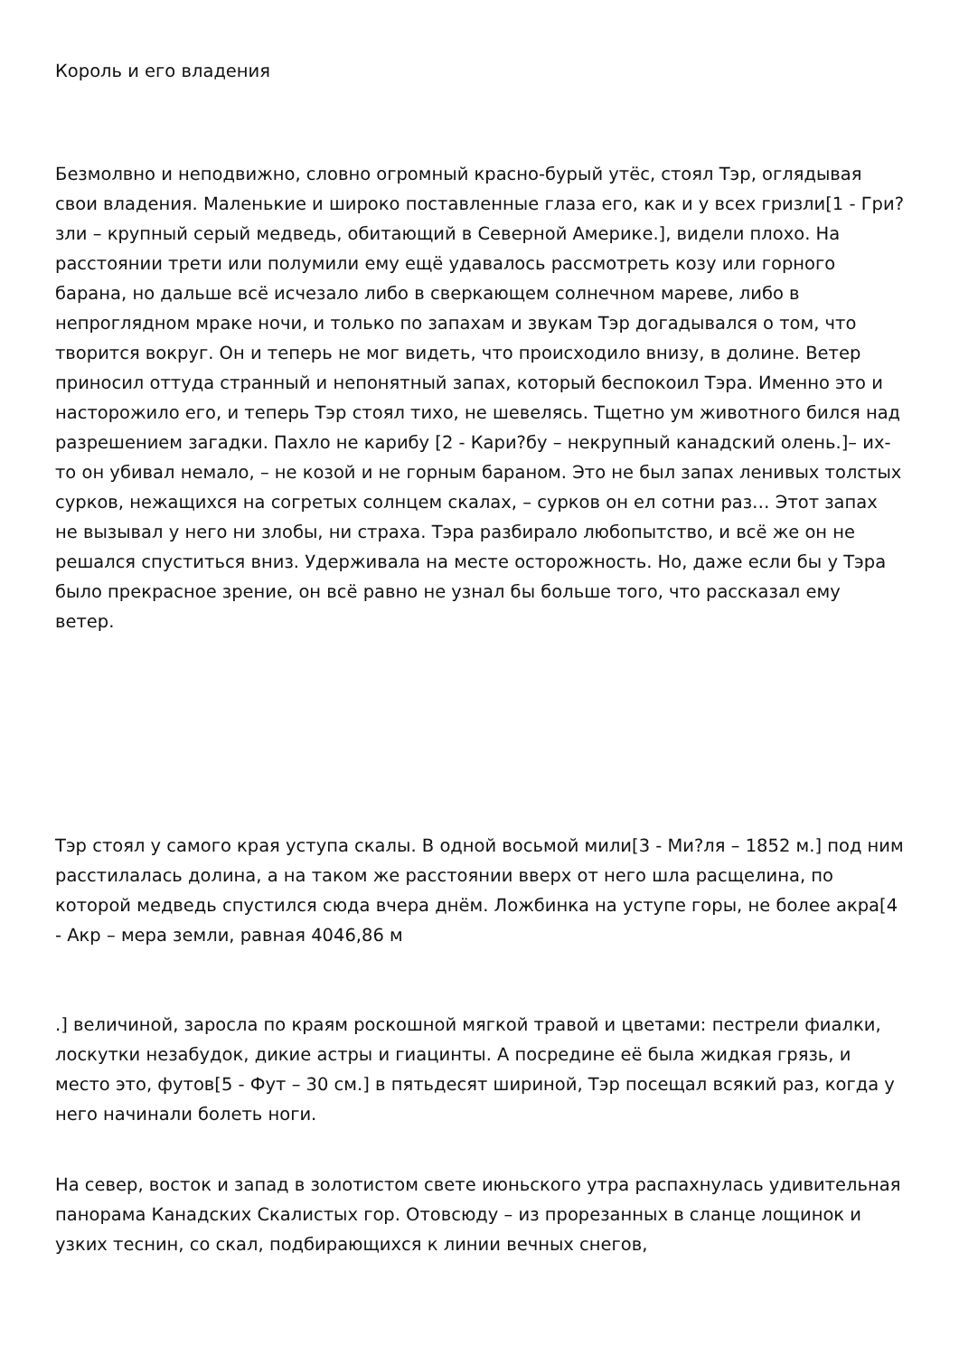Король и его владения
Безмолвно и неподвижно, словно огромный красно-бурый утёс, стоял Тэр, оглядывая свои владения. Маленькие и широко поставленные глаза его, как и у всех гризли[1 - Гри?зли – крупный серый медведь, обитающий в Северной Америке.], видели плохо. На расстоянии трети или полумили ему ещё удавалось рассмотреть козу или горного барана, но дальше всё исчезало либо в сверкающем солнечном мареве, либо в непроглядном мраке ночи, и только по запахам и звукам Тэр догадывался о том, что творится вокруг. Он и теперь не мог видеть, что происходило внизу, в долине. Ветер приносил оттуда странный и непонятный запах, который беспокоил Тэра. Именно это и насторожило его, и теперь Тэр стоял тихо, не шевелясь. Тщетно ум животного бился над разрешением загадки. Пахло не карибу [2 - Кари?бу – некрупный канадский олень.]– их-то он убивал немало, – не козой и не горным бараном. Это не был запах ленивых толстых сурков, нежащихся на согретых солнцем скалах, – сурков он ел сотни раз… Этот запах не вызывал у него ни злобы, ни страха. Тэра разбирало любопытство, и всё же он не решался спуститься вниз. Удерживала на месте осторожность. Но, даже если бы у Тэра было прекрасное зрение, он всё равно не узнал бы больше того, что рассказал ему ветер.
Тэр стоял у самого края уступа скалы. В одной восьмой мили[3 - Ми?ля – 1852 м.] под ним расстилалась долина, а на таком же расстоянии вверх от него шла расщелина, по которой медведь спустился сюда вчера днём. Ложбинка на уступе горы, не более акра[4 - Акр – мера земли, равная 4046,86 м
.] величиной, заросла по краям роскошной мягкой травой и цветами: пестрели фиалки, лоскутки незабудок, дикие астры и гиацинты. А посредине её была жидкая грязь, и место это, футов[5 - Фут – 30 см.] в пятьдесят шириной, Тэр посещал всякий раз, когда у него начинали болеть ноги.
На север, восток и запад в золотистом свете июньского утра распахнулась удивительная панорама Канадских Скалистых гор. Отовсюду – из прорезанных в сланце лощинок и узких теснин, со скал, подбирающихся к линии вечных снегов,